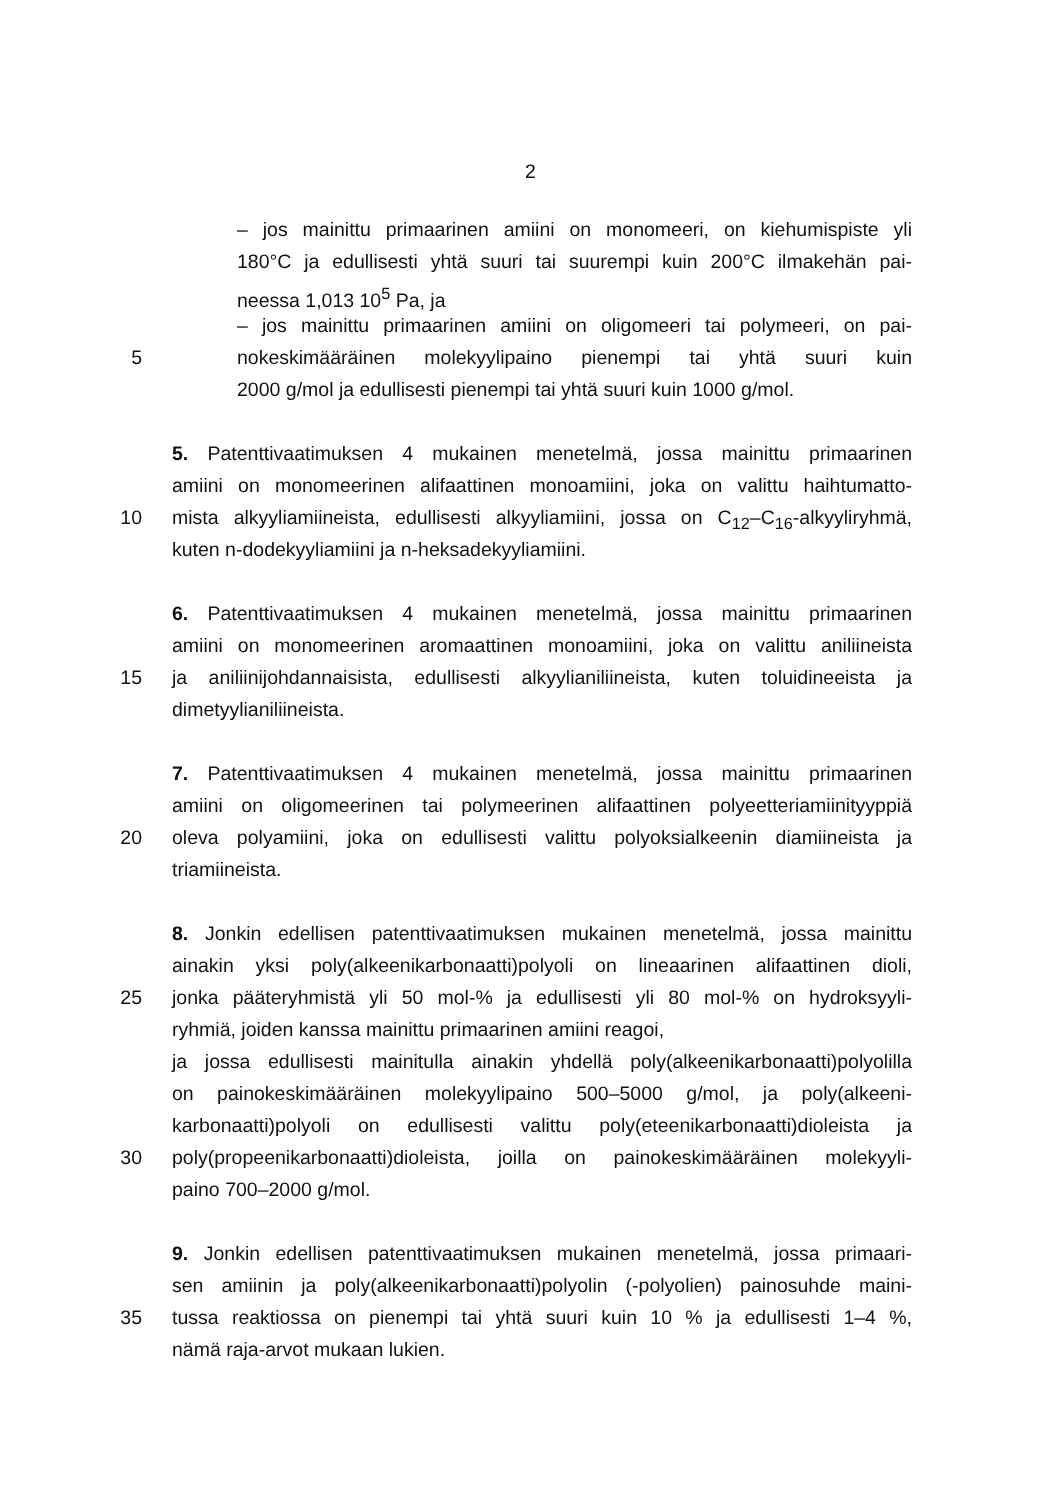2
– jos mainittu primaarinen amiini on monomeeri, on kiehumispiste yli
180°C ja edullisesti yhtä suuri tai suurempi kuin 200°C ilmakehän pai-
neessa 1,013 10<sup>5</sup> Pa, ja
– jos mainittu primaarinen amiini on oligomeeri tai polymeeri, on pai-
5 nokeskimääräinen molekyylipaino pienempi tai yhtä suuri kuin
2000 g/mol ja edullisesti pienempi tai yhtä suuri kuin 1000 g/mol.
5. Patenttivaatimuksen 4 mukainen menetelmä, jossa mainittu primaarinen
amiini on monomeerinen alifaattinen monoamiini, joka on valittu haihtumatto-
10 mista alkyyliamiineista, edullisesti alkyyliamiini, jossa on C<sub>12</sub>–C<sub>16</sub>-alkyyliryhmä,
kuten n-dodekyyliamiini ja n-heksadekyyliamiini.
6. Patenttivaatimuksen 4 mukainen menetelmä, jossa mainittu primaarinen
amiini on monomeerinen aromaattinen monoamiini, joka on valittu aniliineista
15 ja aniliinijohdannaisista, edullisesti alkyylianiliineista, kuten toluidineeista ja
dimetyylianiliineista.
7. Patenttivaatimuksen 4 mukainen menetelmä, jossa mainittu primaarinen
amiini on oligomeerinen tai polymeerinen alifaattinen polyeetteriamiinityyppiä
20 oleva polyamiini, joka on edullisesti valittu polyoksialkeenin diamiineista ja
triamiineista.
8. Jonkin edellisen patenttivaatimuksen mukainen menetelmä, jossa mainittu
ainakin yksi poly(alkeenikarbonaatti)polyoli on lineaarinen alifaattinen dioli,
25 jonka pääteryhmistä yli 50 mol-% ja edullisesti yli 80 mol-% on hydroksyyli-
ryhmiä, joiden kanssa mainittu primaarinen amiini reagoi,
ja jossa edullisesti mainitulla ainakin yhdellä poly(alkeenikarbonaatti)polyolilla
on painokeskimääräinen molekyylipaino 500–5000 g/mol, ja poly(alkeeni-
karbonaatti)polyoli on edullisesti valittu poly(eteenikarbonaatti)dioleista ja
30 poly(propeenikarbonaatti)dioleista, joilla on painokeskimääräinen molekyyli-
paino 700–2000 g/mol.
9. Jonkin edellisen patenttivaatimuksen mukainen menetelmä, jossa primaari-
sen amiinin ja poly(alkeenikarbonaatti)polyolin (-polyolien) painosuhde maini-
35 tussa reaktiossa on pienempi tai yhtä suuri kuin 10 % ja edullisesti 1–4 %,
nämä raja-arvot mukaan lukien.